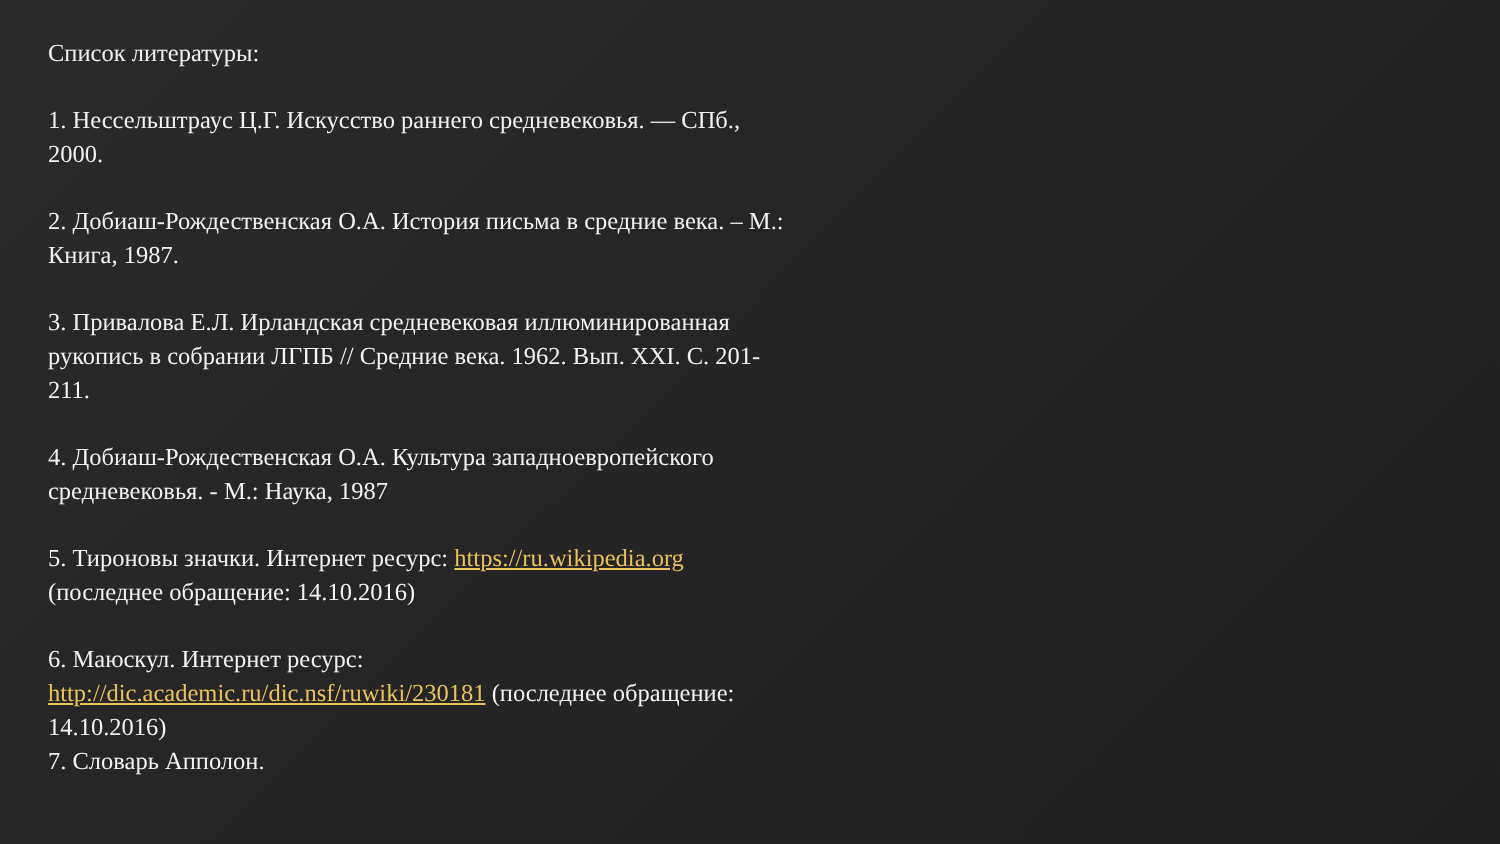Список литературы:
1. Нессельштраус Ц.Г. Искусство раннего средневековья. — СПб., 2000.
2. Добиаш-Рождественская О.А. История письма в средние века. – М.: Книга, 1987.
3. Привалова Е.Л. Ирландская средневековая иллюминированная рукопись в собрании ЛГПБ // Средние века. 1962. Вып. XXI. С. 201-211.
4. Добиаш-Рождественская О.А. Культура западноевропейского средневековья. - М.: Наука, 1987
5. Тироновы значки. Интернет ресурс: https://ru.wikipedia.org (последнее обращение: 14.10.2016)
6. Маюскул. Интернет ресурс: http://dic.academic.ru/dic.nsf/ruwiki/230181 (последнее обращение: 14.10.2016)
7. Словарь Апполон.